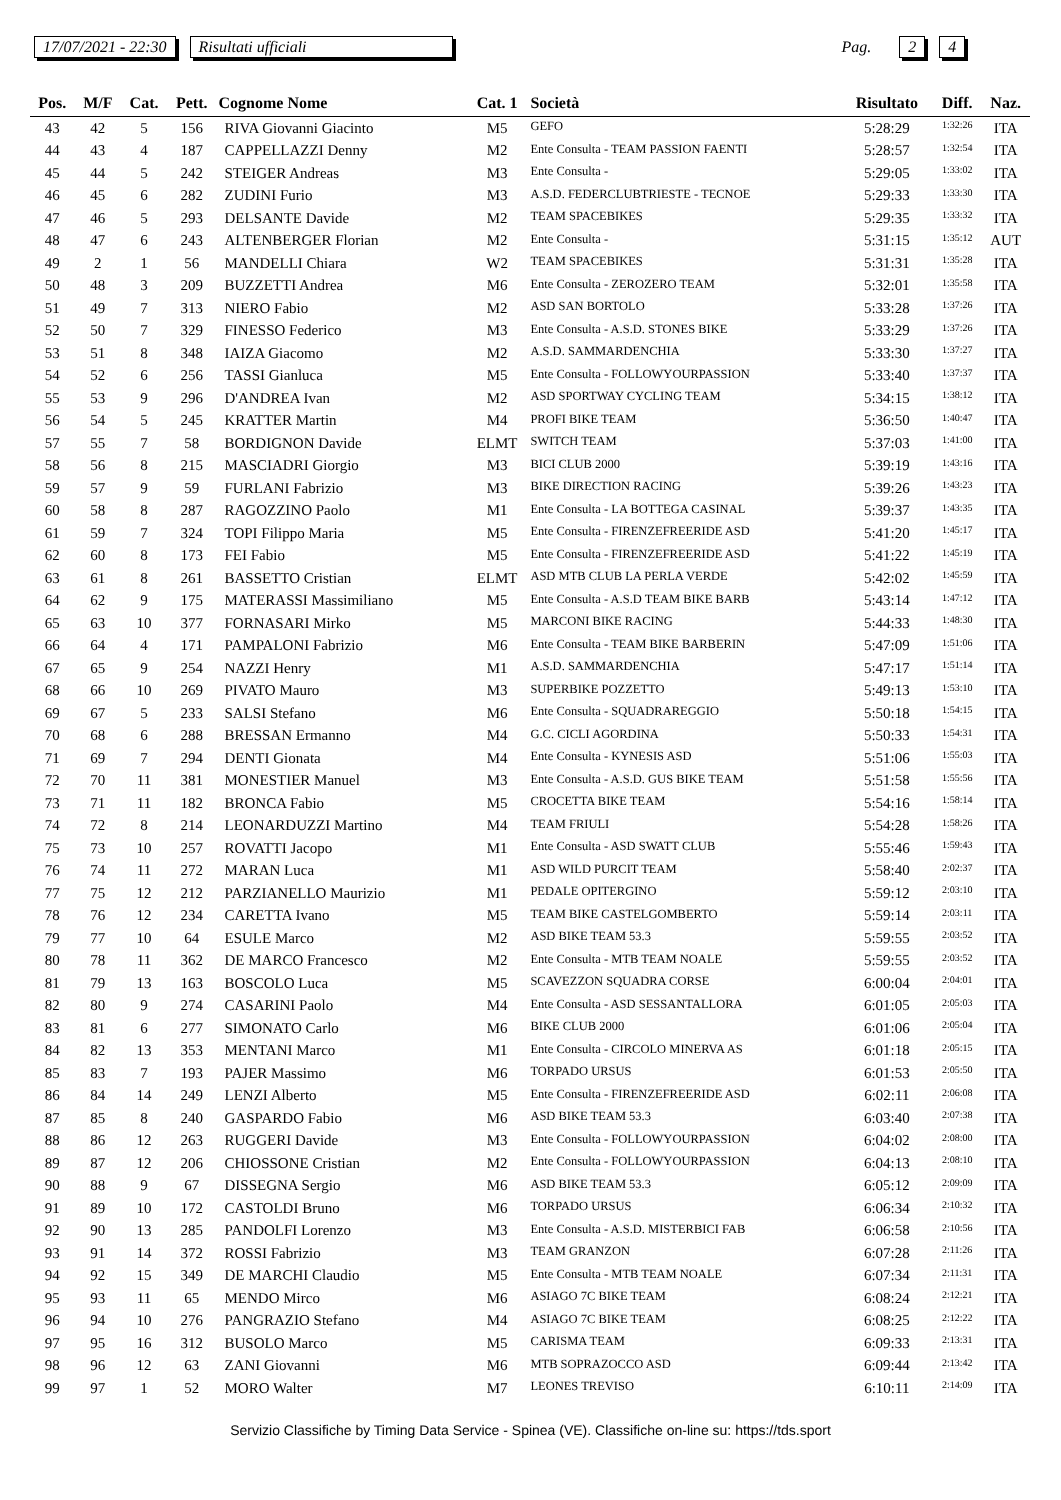17/07/2021 - 22:30 Risultati ufficiali Pag. 2 4
| Pos. | M/F | Cat. | Pett. | Cognome Nome | Cat. 1 | Società | Risultato | Diff. | Naz. |
| --- | --- | --- | --- | --- | --- | --- | --- | --- | --- |
| 43 | 42 | 5 | 156 | RIVA Giovanni Giacinto | M5 | GEFO | 5:28:29 | 1:32:26 | ITA |
| 44 | 43 | 4 | 187 | CAPPELLAZZI Denny | M2 | Ente Consulta - TEAM PASSION FAENTI | 5:28:57 | 1:32:54 | ITA |
| 45 | 44 | 5 | 242 | STEIGER Andreas | M3 | Ente Consulta - | 5:29:05 | 1:33:02 | ITA |
| 46 | 45 | 6 | 282 | ZUDINI Furio | M3 | A.S.D. FEDERCLUBTRIESTE - TECNOE | 5:29:33 | 1:33:30 | ITA |
| 47 | 46 | 5 | 293 | DELSANTE Davide | M2 | TEAM SPACEBIKES | 5:29:35 | 1:33:32 | ITA |
| 48 | 47 | 6 | 243 | ALTENBERGER Florian | M2 | Ente Consulta - | 5:31:15 | 1:35:12 | AUT |
| 49 | 2 | 1 | 56 | MANDELLI Chiara | W2 | TEAM SPACEBIKES | 5:31:31 | 1:35:28 | ITA |
| 50 | 48 | 3 | 209 | BUZZETTI Andrea | M6 | Ente Consulta - ZEROZERO TEAM | 5:32:01 | 1:35:58 | ITA |
| 51 | 49 | 7 | 313 | NIERO Fabio | M2 | ASD SAN BORTOLO | 5:33:28 | 1:37:26 | ITA |
| 52 | 50 | 7 | 329 | FINESSO Federico | M3 | Ente Consulta - A.S.D. STONES BIKE | 5:33:29 | 1:37:26 | ITA |
| 53 | 51 | 8 | 348 | IAIZA Giacomo | M2 | A.S.D. SAMMARDENCHIA | 5:33:30 | 1:37:27 | ITA |
| 54 | 52 | 6 | 256 | TASSI Gianluca | M5 | Ente Consulta - FOLLOWYOURPASSION | 5:33:40 | 1:37:37 | ITA |
| 55 | 53 | 9 | 296 | D'ANDREA Ivan | M2 | ASD SPORTWAY CYCLING TEAM | 5:34:15 | 1:38:12 | ITA |
| 56 | 54 | 5 | 245 | KRATTER Martin | M4 | PROFI BIKE TEAM | 5:36:50 | 1:40:47 | ITA |
| 57 | 55 | 7 | 58 | BORDIGNON Davide | ELMT | SWITCH TEAM | 5:37:03 | 1:41:00 | ITA |
| 58 | 56 | 8 | 215 | MASCIADRI Giorgio | M3 | BICI CLUB 2000 | 5:39:19 | 1:43:16 | ITA |
| 59 | 57 | 9 | 59 | FURLANI Fabrizio | M3 | BIKE DIRECTION RACING | 5:39:26 | 1:43:23 | ITA |
| 60 | 58 | 8 | 287 | RAGOZZINO Paolo | M1 | Ente Consulta - LA BOTTEGA CASINAL | 5:39:37 | 1:43:35 | ITA |
| 61 | 59 | 7 | 324 | TOPI Filippo Maria | M5 | Ente Consulta - FIRENZEFREERIDE ASD | 5:41:20 | 1:45:17 | ITA |
| 62 | 60 | 8 | 173 | FEI Fabio | M5 | Ente Consulta - FIRENZEFREERIDE ASD | 5:41:22 | 1:45:19 | ITA |
| 63 | 61 | 8 | 261 | BASSETTO Cristian | ELMT | ASD MTB CLUB LA PERLA VERDE | 5:42:02 | 1:45:59 | ITA |
| 64 | 62 | 9 | 175 | MATERASSI Massimiliano | M5 | Ente Consulta - A.S.D TEAM BIKE BARB | 5:43:14 | 1:47:12 | ITA |
| 65 | 63 | 10 | 377 | FORNASARI Mirko | M5 | MARCONI BIKE RACING | 5:44:33 | 1:48:30 | ITA |
| 66 | 64 | 4 | 171 | PAMPALONI Fabrizio | M6 | Ente Consulta - TEAM BIKE BARBERIN | 5:47:09 | 1:51:06 | ITA |
| 67 | 65 | 9 | 254 | NAZZI Henry | M1 | A.S.D. SAMMARDENCHIA | 5:47:17 | 1:51:14 | ITA |
| 68 | 66 | 10 | 269 | PIVATO Mauro | M3 | SUPERBIKE POZZETTO | 5:49:13 | 1:53:10 | ITA |
| 69 | 67 | 5 | 233 | SALSI Stefano | M6 | Ente Consulta - SQUADRAREGGIO | 5:50:18 | 1:54:15 | ITA |
| 70 | 68 | 6 | 288 | BRESSAN Ermanno | M4 | G.C. CICLI AGORDINA | 5:50:33 | 1:54:31 | ITA |
| 71 | 69 | 7 | 294 | DENTI Gionata | M4 | Ente Consulta - KYNESIS ASD | 5:51:06 | 1:55:03 | ITA |
| 72 | 70 | 11 | 381 | MONESTIER Manuel | M3 | Ente Consulta - A.S.D. GUS BIKE TEAM | 5:51:58 | 1:55:56 | ITA |
| 73 | 71 | 11 | 182 | BRONCA Fabio | M5 | CROCETTA BIKE TEAM | 5:54:16 | 1:58:14 | ITA |
| 74 | 72 | 8 | 214 | LEONARDUZZI Martino | M4 | TEAM FRIULI | 5:54:28 | 1:58:26 | ITA |
| 75 | 73 | 10 | 257 | ROVATTI Jacopo | M1 | Ente Consulta - ASD SWATT CLUB | 5:55:46 | 1:59:43 | ITA |
| 76 | 74 | 11 | 272 | MARAN Luca | M1 | ASD WILD PURCIT TEAM | 5:58:40 | 2:02:37 | ITA |
| 77 | 75 | 12 | 212 | PARZIANELLO Maurizio | M1 | PEDALE OPITERGINO | 5:59:12 | 2:03:10 | ITA |
| 78 | 76 | 12 | 234 | CARETTA Ivano | M5 | TEAM BIKE CASTELGOMBERTO | 5:59:14 | 2:03:11 | ITA |
| 79 | 77 | 10 | 64 | ESULE Marco | M2 | ASD BIKE TEAM 53.3 | 5:59:55 | 2:03:52 | ITA |
| 80 | 78 | 11 | 362 | DE MARCO Francesco | M2 | Ente Consulta - MTB TEAM NOALE | 5:59:55 | 2:03:52 | ITA |
| 81 | 79 | 13 | 163 | BOSCOLO Luca | M5 | SCAVEZZON SQUADRA CORSE | 6:00:04 | 2:04:01 | ITA |
| 82 | 80 | 9 | 274 | CASARINI Paolo | M4 | Ente Consulta - ASD SESSANTALLORA | 6:01:05 | 2:05:03 | ITA |
| 83 | 81 | 6 | 277 | SIMONATO Carlo | M6 | BIKE CLUB 2000 | 6:01:06 | 2:05:04 | ITA |
| 84 | 82 | 13 | 353 | MENTANI Marco | M1 | Ente Consulta - CIRCOLO MINERVA AS | 6:01:18 | 2:05:15 | ITA |
| 85 | 83 | 7 | 193 | PAJER Massimo | M6 | TORPADO URSUS | 6:01:53 | 2:05:50 | ITA |
| 86 | 84 | 14 | 249 | LENZI Alberto | M5 | Ente Consulta - FIRENZEFREERIDE ASD | 6:02:11 | 2:06:08 | ITA |
| 87 | 85 | 8 | 240 | GASPARDO Fabio | M6 | ASD BIKE TEAM 53.3 | 6:03:40 | 2:07:38 | ITA |
| 88 | 86 | 12 | 263 | RUGGERI Davide | M3 | Ente Consulta - FOLLOWYOURPASSION | 6:04:02 | 2:08:00 | ITA |
| 89 | 87 | 12 | 206 | CHIOSSONE Cristian | M2 | Ente Consulta - FOLLOWYOURPASSION | 6:04:13 | 2:08:10 | ITA |
| 90 | 88 | 9 | 67 | DISSEGNA Sergio | M6 | ASD BIKE TEAM 53.3 | 6:05:12 | 2:09:09 | ITA |
| 91 | 89 | 10 | 172 | CASTOLDI Bruno | M6 | TORPADO URSUS | 6:06:34 | 2:10:32 | ITA |
| 92 | 90 | 13 | 285 | PANDOLFI Lorenzo | M3 | Ente Consulta - A.S.D. MISTERBICI FAB | 6:06:58 | 2:10:56 | ITA |
| 93 | 91 | 14 | 372 | ROSSI Fabrizio | M3 | TEAM GRANZON | 6:07:28 | 2:11:26 | ITA |
| 94 | 92 | 15 | 349 | DE MARCHI Claudio | M5 | Ente Consulta - MTB TEAM NOALE | 6:07:34 | 2:11:31 | ITA |
| 95 | 93 | 11 | 65 | MENDO Mirco | M6 | ASIAGO 7C BIKE TEAM | 6:08:24 | 2:12:21 | ITA |
| 96 | 94 | 10 | 276 | PANGRAZIO Stefano | M4 | ASIAGO 7C BIKE TEAM | 6:08:25 | 2:12:22 | ITA |
| 97 | 95 | 16 | 312 | BUSOLO Marco | M5 | CARISMA TEAM | 6:09:33 | 2:13:31 | ITA |
| 98 | 96 | 12 | 63 | ZANI Giovanni | M6 | MTB SOPRAZOCCO ASD | 6:09:44 | 2:13:42 | ITA |
| 99 | 97 | 1 | 52 | MORO Walter | M7 | LEONES TREVISO | 6:10:11 | 2:14:09 | ITA |
Servizio Classifiche by Timing Data Service - Spinea (VE). Classifiche on-line su: https://tds.sport